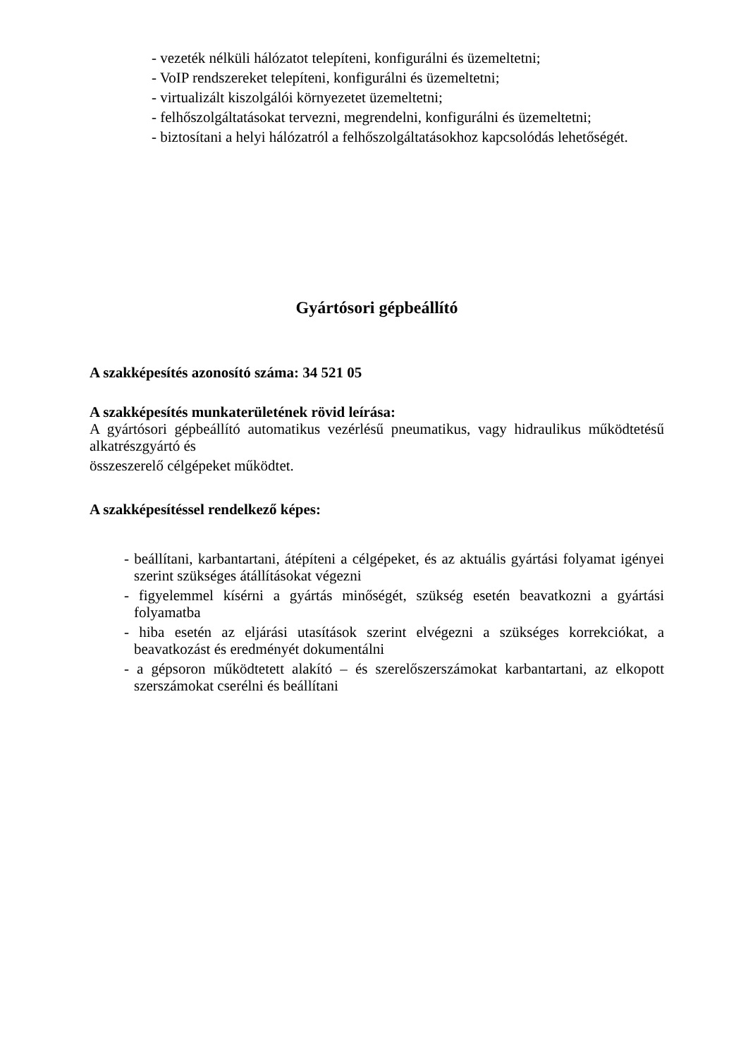- vezeték nélküli hálózatot telepíteni, konfigurálni és üzemeltetni;
- VoIP rendszereket telepíteni, konfigurálni és üzemeltetni;
- virtualizált kiszolgálói környezetet üzemeltetni;
- felhőszolgáltatásokat tervezni, megrendelni, konfigurálni és üzemeltetni;
- biztosítani a helyi hálózatról a felhőszolgáltatásokhoz kapcsolódás lehetőségét.
Gyártósori gépbeállító
A szakképesítés azonosító száma: 34 521 05
A szakképesítés munkaterületének rövid leírása:
A gyártósori gépbeállító automatikus vezérlésű pneumatikus, vagy hidraulikus működtetésű alkatrészgyártó és
összeszerelő célgépeket működtet.
A szakképesítéssel rendelkező képes:
- beállítani, karbantartani, átépíteni a célgépeket, és az aktuális gyártási folyamat igényei szerint szükséges átállításokat végezni
- figyelemmel kísérni a gyártás minőségét, szükség esetén beavatkozni a gyártási folyamatba
- hiba esetén az eljárási utasítások szerint elvégezni a szükséges korrekciókat, a beavatkozást és eredményét dokumentálni
- a gépsoron működtetett alakító – és szerelőszerszámokat karbantartani, az elkopott szerszámokat cserélni és beállítani